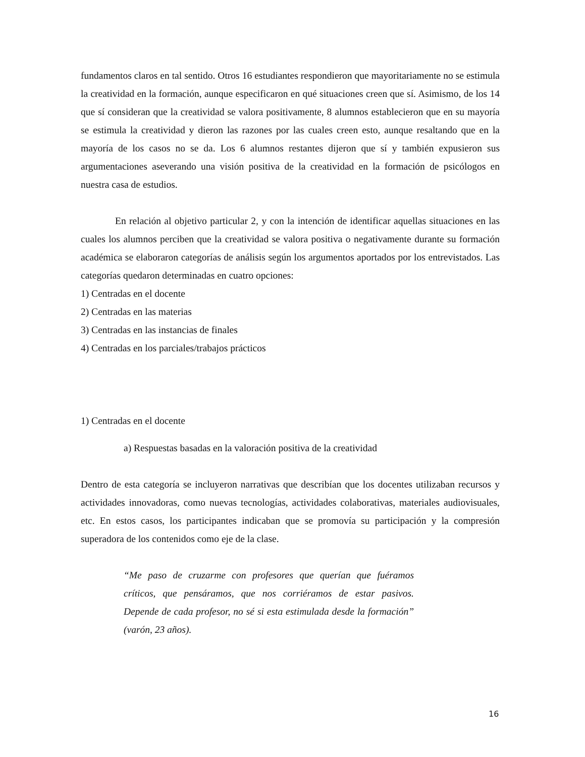fundamentos claros en tal sentido. Otros 16 estudiantes respondieron que mayoritariamente no se estimula la creatividad en la formación, aunque especificaron en qué situaciones creen que sí. Asimismo, de los 14 que sí consideran que la creatividad se valora positivamente, 8 alumnos establecieron que en su mayoría se estimula la creatividad y dieron las razones por las cuales creen esto, aunque resaltando que en la mayoría de los casos no se da. Los 6 alumnos restantes dijeron que sí y también expusieron sus argumentaciones aseverando una visión positiva de la creatividad en la formación de psicólogos en nuestra casa de estudios.
En relación al objetivo particular 2, y con la intención de identificar aquellas situaciones en las cuales los alumnos perciben que la creatividad se valora positiva o negativamente durante su formación académica se elaboraron categorías de análisis según los argumentos aportados por los entrevistados. Las categorías quedaron determinadas en cuatro opciones:
1) Centradas en el docente
2) Centradas en las materias
3) Centradas en las instancias de finales
4) Centradas en los parciales/trabajos prácticos
1) Centradas en el docente
a) Respuestas basadas en la valoración positiva de la creatividad
Dentro de esta categoría se incluyeron narrativas que describían que los docentes utilizaban recursos y actividades innovadoras, como nuevas tecnologías, actividades colaborativas, materiales audiovisuales, etc. En estos casos, los participantes indicaban que se promovía su participación y la compresión superadora de los contenidos como eje de la clase.
“Me paso de cruzarme con profesores que querían que fuéramos críticos, que pensáramos, que nos corriéramos de estar pasivos. Depende de cada profesor, no sé si esta estimulada desde la formación” (varón, 23 años).
16